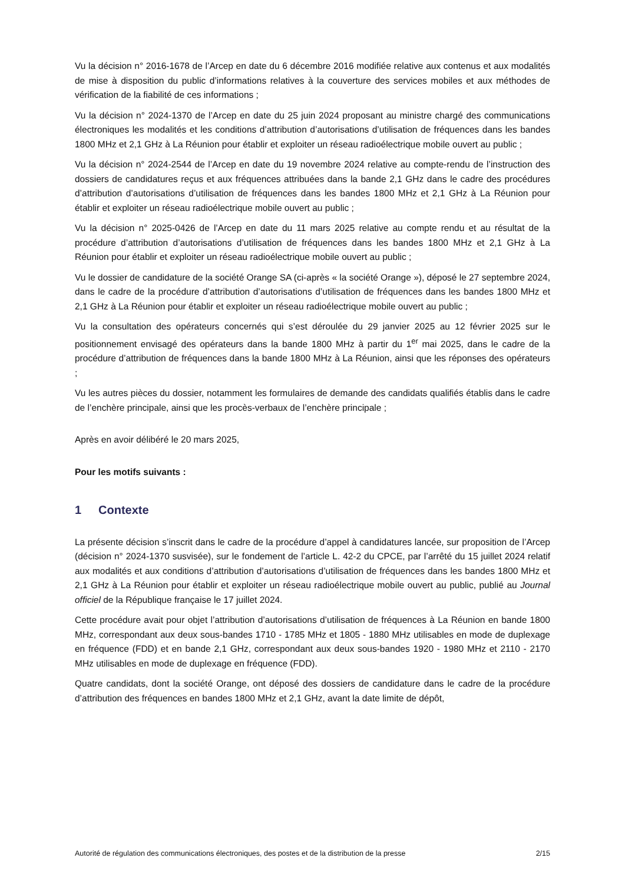Vu la décision n° 2016-1678 de l’Arcep en date du 6 décembre 2016 modifiée relative aux contenus et aux modalités de mise à disposition du public d’informations relatives à la couverture des services mobiles et aux méthodes de vérification de la fiabilité de ces informations ;
Vu la décision n° 2024-1370 de l’Arcep en date du 25 juin 2024 proposant au ministre chargé des communications électroniques les modalités et les conditions d’attribution d’autorisations d’utilisation de fréquences dans les bandes 1800 MHz et 2,1 GHz à La Réunion pour établir et exploiter un réseau radioélectrique mobile ouvert au public ;
Vu la décision n° 2024-2544 de l’Arcep en date du 19 novembre 2024 relative au compte-rendu de l’instruction des dossiers de candidatures reçus et aux fréquences attribuées dans la bande 2,1 GHz dans le cadre des procédures d’attribution d’autorisations d’utilisation de fréquences dans les bandes 1800 MHz et 2,1 GHz à La Réunion pour établir et exploiter un réseau radioélectrique mobile ouvert au public ;
Vu la décision n° 2025-0426 de l’Arcep en date du 11 mars 2025 relative au compte rendu et au résultat de la procédure d’attribution d’autorisations d’utilisation de fréquences dans les bandes 1800 MHz et 2,1 GHz à La Réunion pour établir et exploiter un réseau radioélectrique mobile ouvert au public ;
Vu le dossier de candidature de la société Orange SA (ci-après « la société Orange »), déposé le 27 septembre 2024, dans le cadre de la procédure d’attribution d’autorisations d’utilisation de fréquences dans les bandes 1800 MHz et 2,1 GHz à La Réunion pour établir et exploiter un réseau radioélectrique mobile ouvert au public ;
Vu la consultation des opérateurs concernés qui s’est déroulée du 29 janvier 2025 au 12 février 2025 sur le positionnement envisagé des opérateurs dans la bande 1800 MHz à partir du 1<sup>er</sup> mai 2025, dans le cadre de la procédure d’attribution de fréquences dans la bande 1800 MHz à La Réunion, ainsi que les réponses des opérateurs ;
Vu les autres pièces du dossier, notamment les formulaires de demande des candidats qualifiés établis dans le cadre de l’enchère principale, ainsi que les procès-verbaux de l’enchère principale ;
Après en avoir délibéré le 20 mars 2025,
Pour les motifs suivants :
1 Contexte
La présente décision s’inscrit dans le cadre de la procédure d’appel à candidatures lancée, sur proposition de l’Arcep (décision n° 2024-1370 susvisée), sur le fondement de l’article L. 42-2 du CPCE, par l’arrêté du 15 juillet 2024 relatif aux modalités et aux conditions d’attribution d’autorisations d’utilisation de fréquences dans les bandes 1800 MHz et 2,1 GHz à La Réunion pour établir et exploiter un réseau radioélectrique mobile ouvert au public, publié au Journal officiel de la République française le 17 juillet 2024.
Cette procédure avait pour objet l’attribution d’autorisations d’utilisation de fréquences à La Réunion en bande 1800 MHz, correspondant aux deux sous-bandes 1710 - 1785 MHz et 1805 - 1880 MHz utilisables en mode de duplexage en fréquence (FDD) et en bande 2,1 GHz, correspondant aux deux sous-bandes 1920 - 1980 MHz et 2110 - 2170 MHz utilisables en mode de duplexage en fréquence (FDD).
Quatre candidats, dont la société Orange, ont déposé des dossiers de candidature dans le cadre de la procédure d’attribution des fréquences en bandes 1800 MHz et 2,1 GHz, avant la date limite de dépôt,
Autorité de régulation des communications électroniques, des postes et de la distribution de la presse 2/15